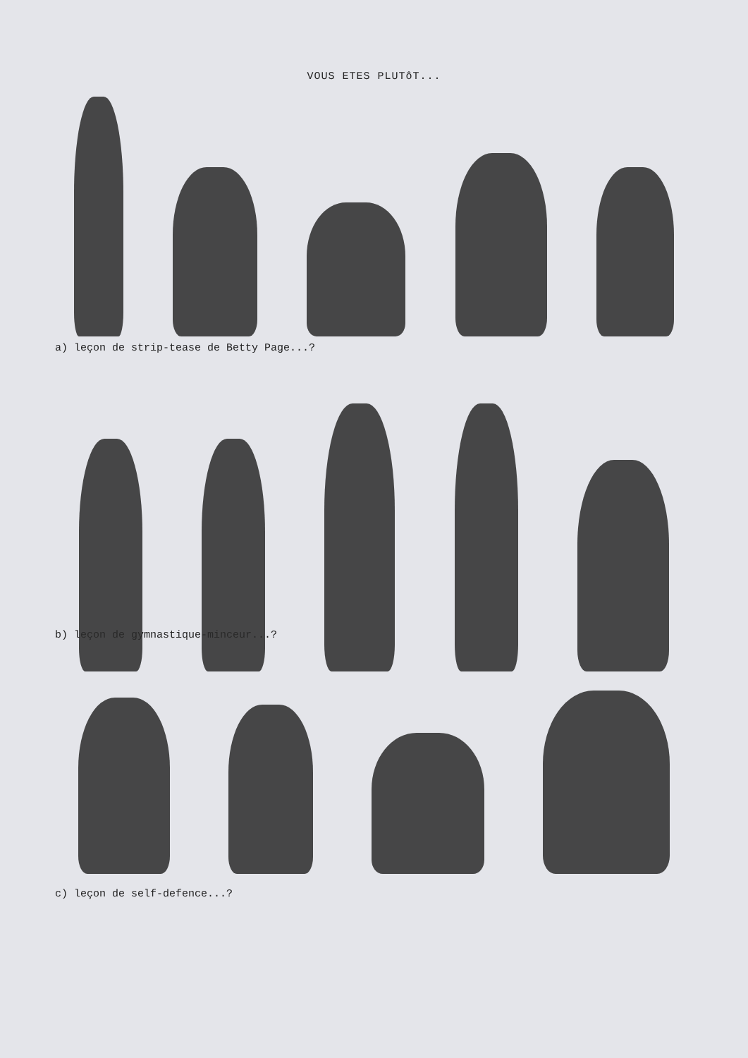VOUS ETES PLUTôT...
a) leçon de strip-tease de Betty Page...?
b) leçon de gymnastique-minceur...?
c) leçon de self-defence...?